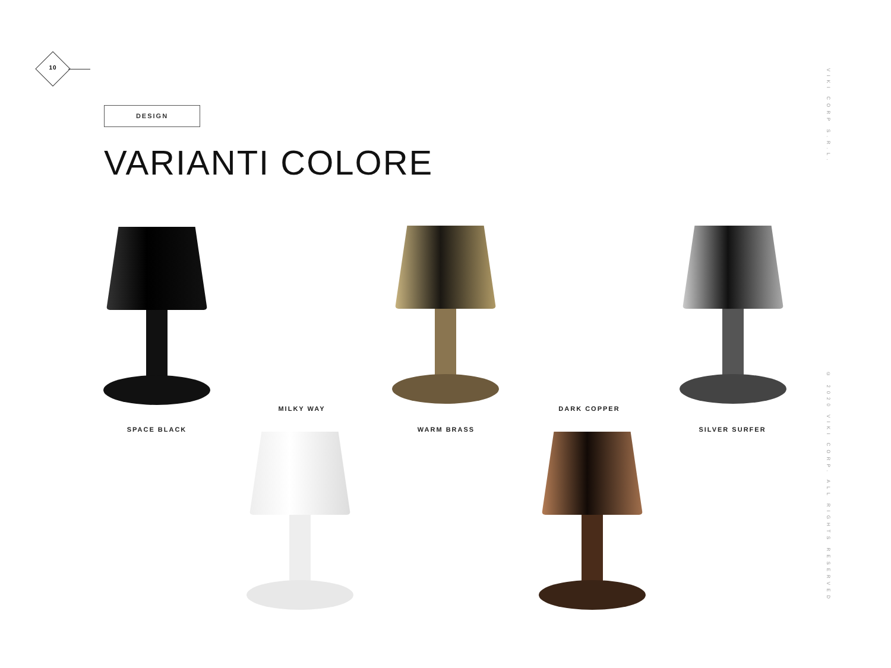10
DESIGN
VARIANTI COLORE
VIKI CORP S.R.L.
© 2020 VIKI CORP. ALL RIGHTS RESERVED
SPACE BLACK
MILKY WAY
WARM BRASS
DARK COPPER
SILVER SURFER